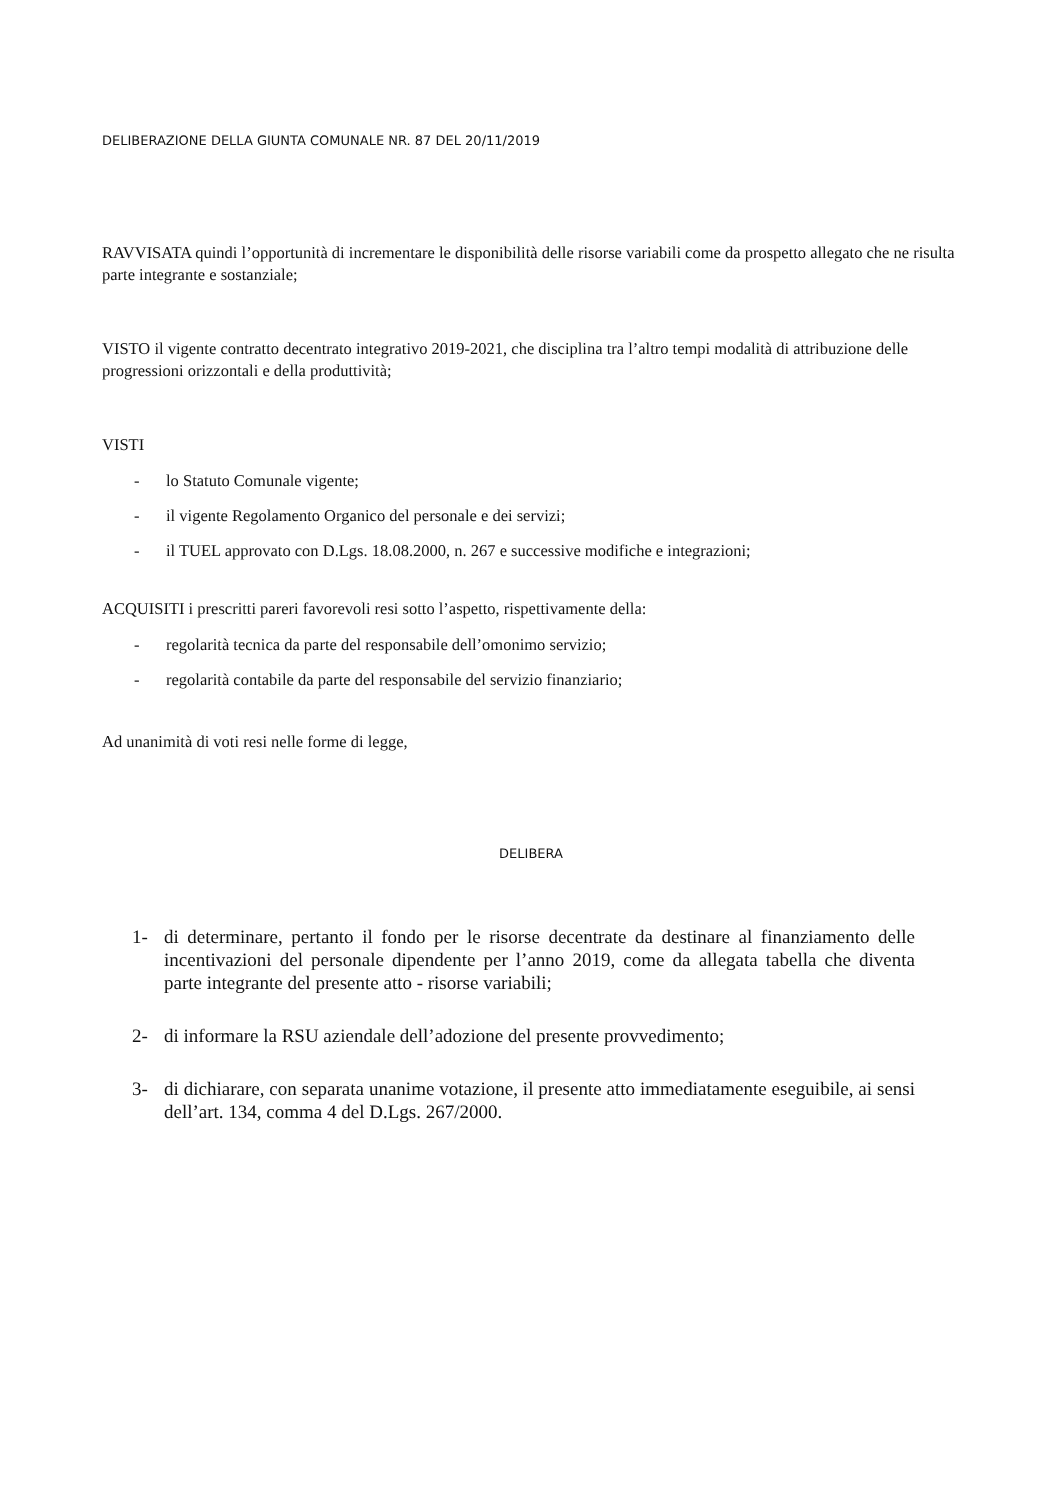DELIBERAZIONE DELLA GIUNTA COMUNALE NR. 87 DEL 20/11/2019
RAVVISATA quindi l’opportunità di incrementare le disponibilità delle risorse variabili come da prospetto allegato che ne risulta parte integrante e sostanziale;
VISTO il vigente contratto decentrato integrativo 2019-2021, che disciplina tra l’altro tempi modalità di attribuzione delle progressioni orizzontali e della produttività;
VISTI
- lo Statuto Comunale vigente;
- il vigente Regolamento Organico del personale e dei servizi;
- il TUEL approvato con D.Lgs. 18.08.2000, n. 267 e successive modifiche e integrazioni;
ACQUISITI i prescritti pareri favorevoli resi sotto l’aspetto, rispettivamente della:
- regolarità tecnica da parte del responsabile dell’omonimo servizio;
- regolarità contabile da parte del responsabile del servizio finanziario;
Ad unanimità di voti resi nelle forme di legge,
DELIBERA
1- di determinare, pertanto il fondo per le risorse decentrate da destinare al finanziamento delle incentivazioni del personale dipendente per l’anno 2019, come da allegata tabella che diventa parte integrante del presente atto - risorse variabili;
2- di informare la RSU aziendale dell’adozione del presente provvedimento;
3- di dichiarare, con separata unanime votazione, il presente atto immediatamente eseguibile, ai sensi dell’art. 134, comma 4 del D.Lgs. 267/2000.